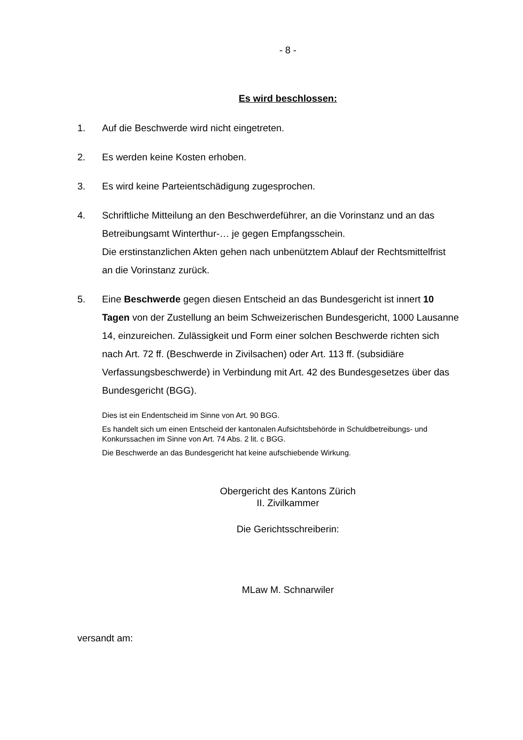- 8 -
Es wird beschlossen:
1. Auf die Beschwerde wird nicht eingetreten.
2. Es werden keine Kosten erhoben.
3. Es wird keine Parteientschädigung zugesprochen.
4. Schriftliche Mitteilung an den Beschwerdeführer, an die Vorinstanz und an das Betreibungsamt Winterthur-… je gegen Empfangsschein.
Die erstinstanzlichen Akten gehen nach unbenütztem Ablauf der Rechtsmittelfrist an die Vorinstanz zurück.
5. Eine Beschwerde gegen diesen Entscheid an das Bundesgericht ist innert 10 Tagen von der Zustellung an beim Schweizerischen Bundesgericht, 1000 Lausanne 14, einzureichen. Zulässigkeit und Form einer solchen Beschwerde richten sich nach Art. 72 ff. (Beschwerde in Zivilsachen) oder Art. 113 ff. (subsidiäre Verfassungsbeschwerde) in Verbindung mit Art. 42 des Bundesgesetzes über das Bundesgericht (BGG).
Dies ist ein Endentscheid im Sinne von Art. 90 BGG.
Es handelt sich um einen Entscheid der kantonalen Aufsichtsbehörde in Schuldbetreibungs- und Konkurssachen im Sinne von Art. 74 Abs. 2 lit. c BGG.
Die Beschwerde an das Bundesgericht hat keine aufschiebende Wirkung.
Obergericht des Kantons Zürich
II. Zivilkammer
Die Gerichtsschreiberin:
MLaw M. Schnarwiler
versandt am: